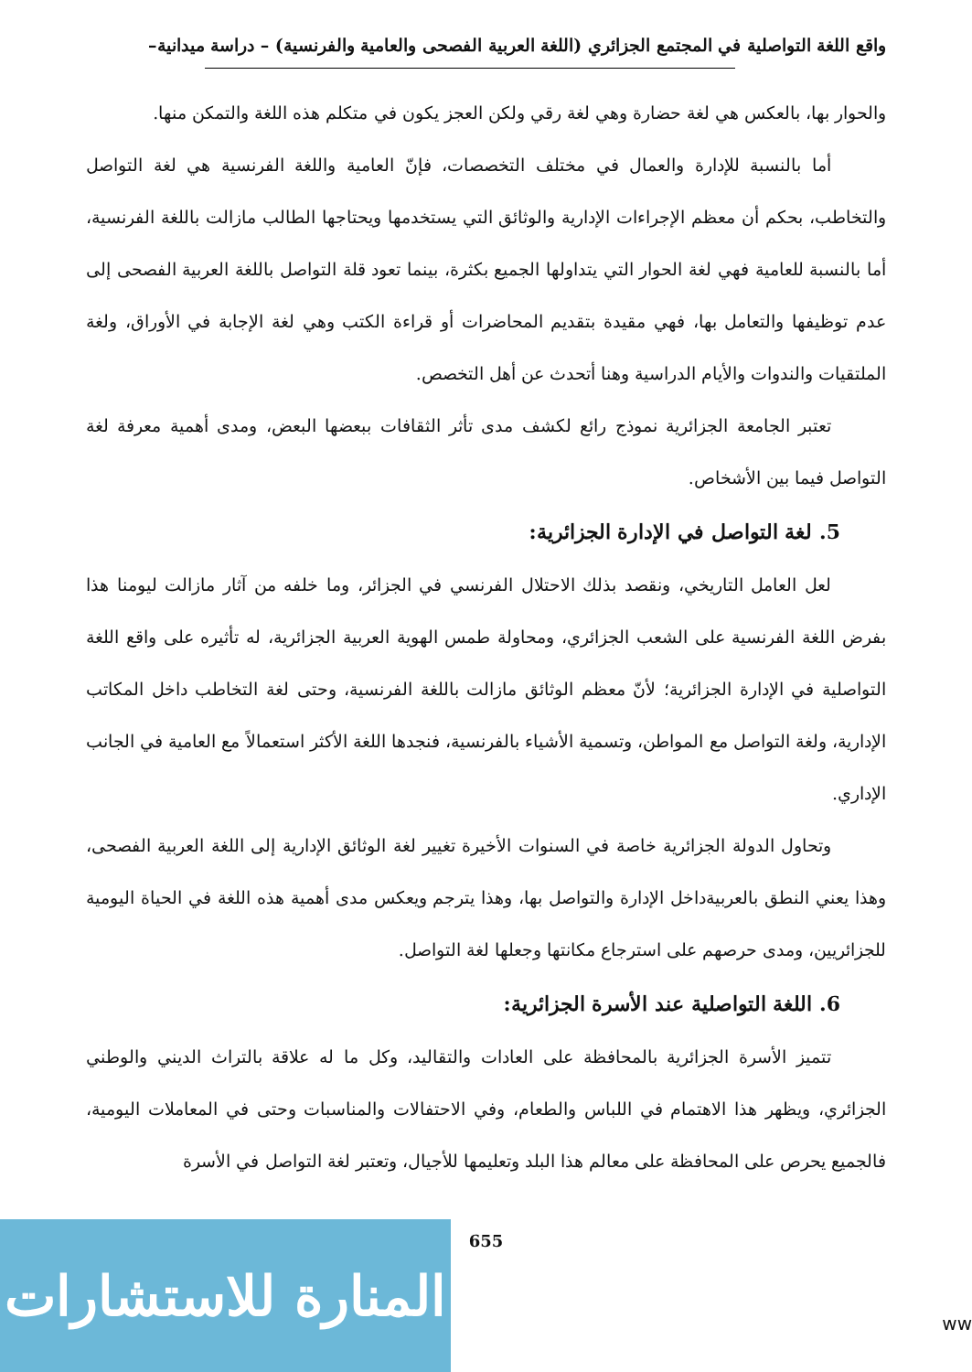واقع اللغة التواصلية في المجتمع الجزائري (اللغة العربية الفصحى والعامية والفرنسية) – دراسة ميدانية–
والحوار بها، بالعكس هي لغة حضارة وهي لغة رقي ولكن العجز يكون في متكلم هذه اللغة والتمكن منها.
أما بالنسبة للإدارة والعمال في مختلف التخصصات، فإنّ العامية واللغة الفرنسية هي لغة التواصل والتخاطب، بحكم أن معظم الإجراءات الإدارية والوثائق التي يستخدمها ويحتاجها الطالب مازالت باللغة الفرنسية، أما بالنسبة للعامية فهي لغة الحوار التي يتداولها الجميع بكثرة، بينما تعود قلة التواصل باللغة العربية الفصحى إلى عدم توظيفها والتعامل بها، فهي مقيدة بتقديم المحاضرات أو قراءة الكتب وهي لغة الإجابة في الأوراق، ولغة الملتقيات والندوات والأيام الدراسية وهنا أتحدث عن أهل التخصص.
تعتبر الجامعة الجزائرية نموذج رائع لكشف مدى تأثر الثقافات ببعضها البعض، ومدى أهمية معرفة لغة التواصل فيما بين الأشخاص.
5. لغة التواصل في الإدارة الجزائرية:
لعل العامل التاريخي، ونقصد بذلك الاحتلال الفرنسي في الجزائر، وما خلفه من آثار مازالت ليومنا هذا بفرض اللغة الفرنسية على الشعب الجزائري، ومحاولة طمس الهوية العربية الجزائرية، له تأثيره على واقع اللغة التواصلية في الإدارة الجزائرية؛ لأنّ معظم الوثائق مازالت باللغة الفرنسية، وحتى لغة التخاطب داخل المكاتب الإدارية، ولغة التواصل مع المواطن، وتسمية الأشياء بالفرنسية، فنجدها اللغة الأكثر استعمالاً مع العامية في الجانب الإداري.
وتحاول الدولة الجزائرية خاصة في السنوات الأخيرة تغيير لغة الوثائق الإدارية إلى اللغة العربية الفصحى، وهذا يعني النطق بالعربيةداخل الإدارة والتواصل بها، وهذا يترجم ويعكس مدى أهمية هذه اللغة في الحياة اليومية للجزائريين، ومدى حرصهم على استرجاع مكانتها وجعلها لغة التواصل.
6. اللغة التواصلية عند الأسرة الجزائرية:
تتميز الأسرة الجزائرية بالمحافظة على العادات والتقاليد، وكل ما له علاقة بالتراث الديني والوطني الجزائري، ويظهر هذا الاهتمام في اللباس والطعام، وفي الاحتفالات والمناسبات وحتى في المعاملات اليومية، فالجميع يحرص على المحافظة على معالم هذا البلد وتعليمها للأجيال، وتعتبر لغة التواصل في الأسرة
655
المنارة للاستشارات
ww